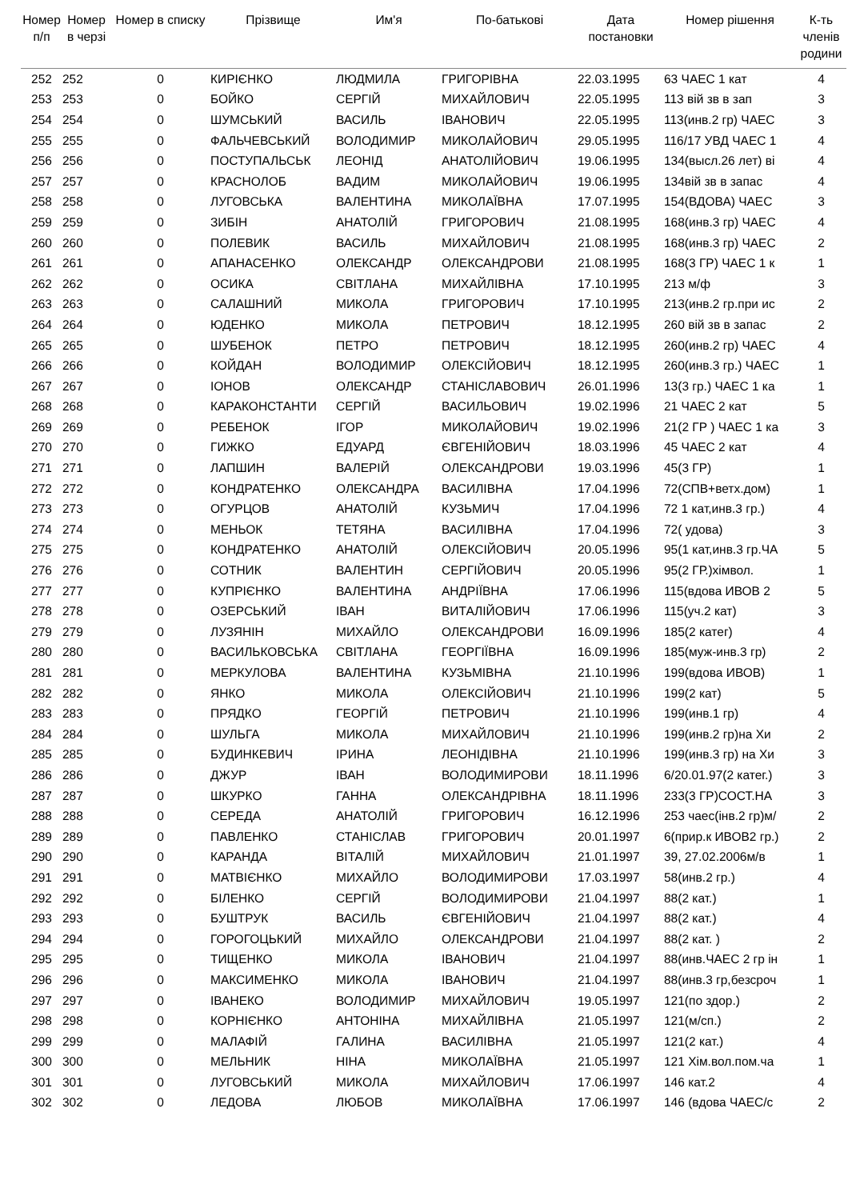| Номер п/п | Номер в черзі | Номер в списку | Прізвище | Им'я | По-батькові | Дата постановки | Номер рішення | К-ть членів родини |
| --- | --- | --- | --- | --- | --- | --- | --- | --- |
| 252 | 252 | 0 | КИРІЄНКО | ЛЮДМИЛА | ГРИГОРІВНА | 22.03.1995 | 63 ЧАЕС 1 кат | 4 |
| 253 | 253 | 0 | БОЙКО | СЕРГІЙ | МИХАЙЛОВИЧ | 22.05.1995 | 113 вій зв в зап | 3 |
| 254 | 254 | 0 | ШУМСЬКИЙ | ВАСИЛЬ | ІВАНОВИЧ | 22.05.1995 | 113(инв.2 гр) ЧАЕС | 3 |
| 255 | 255 | 0 | ФАЛЬЧЕВСЬКИЙ | ВОЛОДИМИР | МИКОЛАЙОВИЧ | 29.05.1995 | 116/17 УВД ЧАЕС 1 | 4 |
| 256 | 256 | 0 | ПОСТУПАЛЬСЬК | ЛЕОНІД | АНАТОЛІЙОВИЧ | 19.06.1995 | 134(высл.26 лет) ві | 4 |
| 257 | 257 | 0 | КРАСНОЛОБ | ВАДИМ | МИКОЛАЙОВИЧ | 19.06.1995 | 134вій зв в запас | 4 |
| 258 | 258 | 0 | ЛУГОВСЬКА | ВАЛЕНТИНА | МИКОЛАЇВНА | 17.07.1995 | 154(ВДОВА) ЧАЕС | 3 |
| 259 | 259 | 0 | ЗИБІН | АНАТОЛІЙ | ГРИГОРОВИЧ | 21.08.1995 | 168(инв.3 гр) ЧАЕС | 4 |
| 260 | 260 | 0 | ПОЛЕВИК | ВАСИЛЬ | МИХАЙЛОВИЧ | 21.08.1995 | 168(инв.3 гр) ЧАЕС | 2 |
| 261 | 261 | 0 | АПАНАСЕНКО | ОЛЕКСАНДР | ОЛЕКСАНДРОВИ | 21.08.1995 | 168(3 ГР) ЧАЕС 1 к | 1 |
| 262 | 262 | 0 | ОСИКА | СВІТЛАНА | МИХАЙЛІВНА | 17.10.1995 | 213 м/ф | 3 |
| 263 | 263 | 0 | САЛАШНИЙ | МИКОЛА | ГРИГОРОВИЧ | 17.10.1995 | 213(инв.2 гр.при ис | 2 |
| 264 | 264 | 0 | ЮДЕНКО | МИКОЛА | ПЕТРОВИЧ | 18.12.1995 | 260 вій зв в запас | 2 |
| 265 | 265 | 0 | ШУБЕНОК | ПЕТРО | ПЕТРОВИЧ | 18.12.1995 | 260(инв.2 гр) ЧАЕС | 4 |
| 266 | 266 | 0 | КОЙДАН | ВОЛОДИМИР | ОЛЕКСІЙОВИЧ | 18.12.1995 | 260(инв.3 гр.) ЧАЕС | 1 |
| 267 | 267 | 0 | ІОНОВ | ОЛЕКСАНДР | СТАНІСЛАВОВИЧ | 26.01.1996 | 13(3 гр.) ЧАЕС 1 ка | 1 |
| 268 | 268 | 0 | КАРАКОНСТАНТИ | СЕРГІЙ | ВАСИЛЬОВИЧ | 19.02.1996 | 21 ЧАЕС 2 кат | 5 |
| 269 | 269 | 0 | РЕБЕНОК | ІГОР | МИКОЛАЙОВИЧ | 19.02.1996 | 21(2 ГР ) ЧАЕС 1 ка | 3 |
| 270 | 270 | 0 | ГИЖКО | ЕДУАРД | ЄВГЕНІЙОВИЧ | 18.03.1996 | 45 ЧАЕС 2 кат | 4 |
| 271 | 271 | 0 | ЛАПШИН | ВАЛЕРІЙ | ОЛЕКСАНДРОВИ | 19.03.1996 | 45(3 ГР) | 1 |
| 272 | 272 | 0 | КОНДРАТЕНКО | ОЛЕКСАНДРА | ВАСИЛІВНА | 17.04.1996 | 72(СПВ+ветх.дом) | 1 |
| 273 | 273 | 0 | ОГУРЦОВ | АНАТОЛІЙ | КУЗЬМИЧ | 17.04.1996 | 72 1 кат,инв.3 гр.) | 4 |
| 274 | 274 | 0 | МЕНЬОК | ТЕТЯНА | ВАСИЛІВНА | 17.04.1996 | 72( удова) | 3 |
| 275 | 275 | 0 | КОНДРАТЕНКО | АНАТОЛІЙ | ОЛЕКСІЙОВИЧ | 20.05.1996 | 95(1 кат,инв.3 гр.ЧА | 5 |
| 276 | 276 | 0 | СОТНИК | ВАЛЕНТИН | СЕРГІЙОВИЧ | 20.05.1996 | 95(2 ГР.)хімвол. | 1 |
| 277 | 277 | 0 | КУПРІЄНКО | ВАЛЕНТИНА | АНДРІЇВНА | 17.06.1996 | 115(вдова ИВОВ 2 | 5 |
| 278 | 278 | 0 | ОЗЕРСЬКИЙ | ІВАН | ВИТАЛІЙОВИЧ | 17.06.1996 | 115(уч.2 кат) | 3 |
| 279 | 279 | 0 | ЛУЗЯНІН | МИХАЙЛО | ОЛЕКСАНДРОВИ | 16.09.1996 | 185(2 катег) | 4 |
| 280 | 280 | 0 | ВАСИЛЬКОВСЬКА | СВІТЛАНА | ГЕОРГІЇВНА | 16.09.1996 | 185(муж-инв.3 гр) | 2 |
| 281 | 281 | 0 | МЕРКУЛОВА | ВАЛЕНТИНА | КУЗЬМІВНА | 21.10.1996 | 199(вдова ИВОВ) | 1 |
| 282 | 282 | 0 | ЯНКО | МИКОЛА | ОЛЕКСІЙОВИЧ | 21.10.1996 | 199(2 кат) | 5 |
| 283 | 283 | 0 | ПРЯДКО | ГЕОРГІЙ | ПЕТРОВИЧ | 21.10.1996 | 199(инв.1 гр) | 4 |
| 284 | 284 | 0 | ШУЛЬГА | МИКОЛА | МИХАЙЛОВИЧ | 21.10.1996 | 199(инв.2 гр)на Хи | 2 |
| 285 | 285 | 0 | БУДИНКЕВИЧ | ІРИНА | ЛЕОНІДІВНА | 21.10.1996 | 199(инв.3 гр) на Хи | 3 |
| 286 | 286 | 0 | ДЖУР | ІВАН | ВОЛОДИМИРОВИ | 18.11.1996 | 6/20.01.97(2 катег.) | 3 |
| 287 | 287 | 0 | ШКУРКО | ГАННА | ОЛЕКСАНДРІВНА | 18.11.1996 | 233(3 ГР)СОСТ.НА | 3 |
| 288 | 288 | 0 | СЕРЕДА | АНАТОЛІЙ | ГРИГОРОВИЧ | 16.12.1996 | 253 чаес(інв.2 гр)м/ | 2 |
| 289 | 289 | 0 | ПАВЛЕНКО | СТАНІСЛАВ | ГРИГОРОВИЧ | 20.01.1997 | 6(прир.к ИВОВ2 гр.) | 2 |
| 290 | 290 | 0 | КАРАНДА | ВІТАЛІЙ | МИХАЙЛОВИЧ | 21.01.1997 | 39, 27.02.2006м/в | 1 |
| 291 | 291 | 0 | МАТВІЄНКО | МИХАЙЛО | ВОЛОДИМИРОВИ | 17.03.1997 | 58(инв.2 гр.) | 4 |
| 292 | 292 | 0 | БІЛЕНКО | СЕРГІЙ | ВОЛОДИМИРОВИ | 21.04.1997 | 88(2 кат.) | 1 |
| 293 | 293 | 0 | БУШТРУК | ВАСИЛЬ | ЄВГЕНІЙОВИЧ | 21.04.1997 | 88(2 кат.) | 4 |
| 294 | 294 | 0 | ГОРОГОЦЬКИЙ | МИХАЙЛО | ОЛЕКСАНДРОВИ | 21.04.1997 | 88(2 кат. ) | 2 |
| 295 | 295 | 0 | ТИЩЕНКО | МИКОЛА | ІВАНОВИЧ | 21.04.1997 | 88(инв.ЧАЕС 2 гр ін | 1 |
| 296 | 296 | 0 | МАКСИМЕНКО | МИКОЛА | ІВАНОВИЧ | 21.04.1997 | 88(инв.3 гр,безсроч | 1 |
| 297 | 297 | 0 | ІВАНЕКО | ВОЛОДИМИР | МИХАЙЛОВИЧ | 19.05.1997 | 121(по здор.) | 2 |
| 298 | 298 | 0 | КОРНІЄНКО | АНТОНІНА | МИХАЙЛІВНА | 21.05.1997 | 121(м/сп.) | 2 |
| 299 | 299 | 0 | МАЛАФІЙ | ГАЛИНА | ВАСИЛІВНА | 21.05.1997 | 121(2 кат.) | 4 |
| 300 | 300 | 0 | МЕЛЬНИК | НІНА | МИКОЛАЇВНА | 21.05.1997 | 121 Хім.вол.пом.ча | 1 |
| 301 | 301 | 0 | ЛУГОВСЬКИЙ | МИКОЛА | МИХАЙЛОВИЧ | 17.06.1997 | 146 кат.2 | 4 |
| 302 | 302 | 0 | ЛЕДОВА | ЛЮБОВ | МИКОЛАЇВНА | 17.06.1997 | 146 (вдова ЧАЕС/с | 2 |